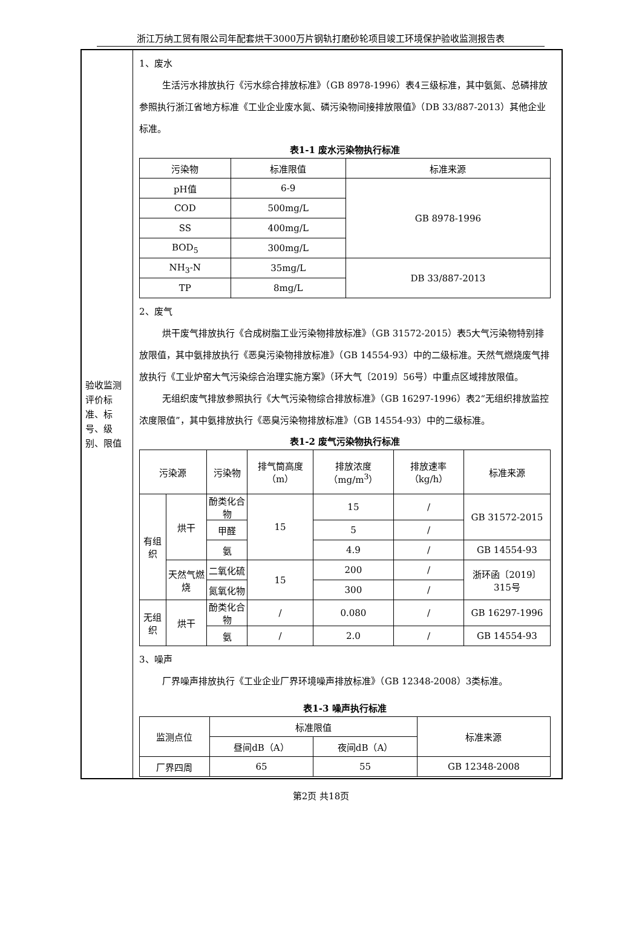浙江万纳工贸有限公司年配套烘干3000万片钢轨打磨砂轮项目竣工环境保护验收监测报告表
| 验收监测评价标准、标号、级别、限值 | 1、废水 生活污水排放执行《污水综合排放标准》（GB 8978-1996）表4三级标准，其中氨氮、总磷排放参照执行浙江省地方标准《工业企业废水氮、磷污染物间接排放限值》（DB 33/887-2013）其他企业标准。 表1-1 废水污染物执行标准 / 污染物 / 标准限值 / 标准来源 / / --- / --- / --- / / pH值 / 6-9 / GB 8978-1996 / / COD / 500mg/L / / / SS / 400mg/L / / / BOD<sub>5</sub> / 300mg/L / / / NH<sub>3</sub>-N / 35mg/L / DB 33/887-2013 / / TP / 8mg/L / / 2、废气 烘干废气排放执行《合成树脂工业污染物排放标准》（GB 31572-2015）表5大气污染物特别排放限值，其中氨排放执行《恶臭污染物排放标准》（GB 14554-93）中的二级标准。天然气燃烧废气排放执行《工业炉窑大气污染综合治理实施方案》（环大气〔2019〕56号）中重点区域排放限值。 无组织废气排放参照执行《大气污染物综合排放标准》（GB 16297-1996）表2“无组织排放监控浓度限值”，其中氨排放执行《恶臭污染物排放标准》（GB 14554-93）中的二级标准。 表1-2 废气污染物执行标准 / 污染源 / / 污染物 / 排气筒高度（m） / 排放浓度（mg/m<sup>3</sup>） / 排放速率（kg/h） / 标准来源 / / --- / --- / --- / --- / --- / --- / --- / / 有组织 / 烘干 / 酚类化合物 / 15 / 15 / / / GB 31572-2015 / / / / 甲醛 / / 5 / / / / / / / 氨 / / 4.9 / / / GB 14554-93 / / / 天然气燃烧 / 二氧化硫 / 15 / 200 / / / 浙环函〔2019〕315号 / / / / 氮氧化物 / / 300 / / / / / 无组织 / 烘干 / 酚类化合物 / / / 0.080 / / / GB 16297-1996 / / / / 氨 / / / 2.0 / / / GB 14554-93 / 3、噪声 厂界噪声排放执行《工业企业厂界环境噪声排放标准》（GB 12348-2008）3类标准。 表1-3 噪声执行标准 / 监测点位 / 标准限值 / / 标准来源 / / --- / --- / --- / --- / / / 昼间dB（A） / 夜间dB（A） / / / 厂界四周 / 65 / 55 / GB 12348-2008 / |
第2页 共18页